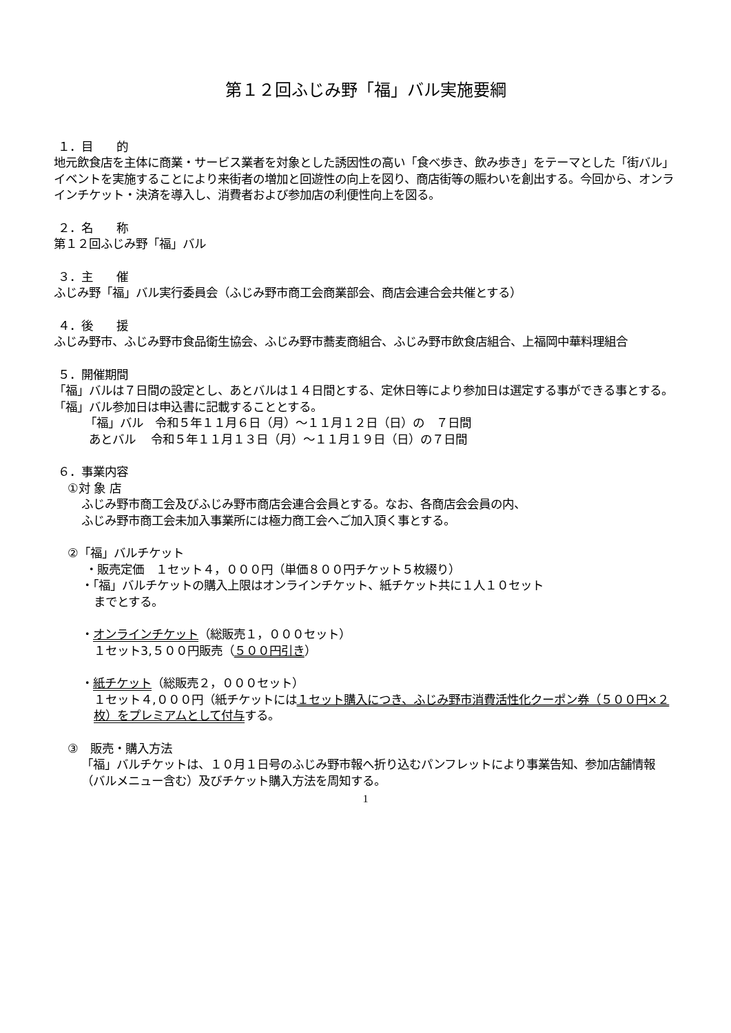第１２回ふじみ野「福」バル実施要綱
１．目　　的
地元飲食店を主体に商業・サービス業者を対象とした誘因性の高い「食べ歩き、飲み歩き」をテーマとした「街バル」イベントを実施することにより来街者の増加と回遊性の向上を図り、商店街等の賑わいを創出する。今回から、オンラインチケット・決済を導入し、消費者および参加店の利便性向上を図る。
２．名　　称
第１２回ふじみ野「福」バル
３．主　　催
ふじみ野「福」バル実行委員会（ふじみ野市商工会商業部会、商店会連合会共催とする）
４．後　　援
ふじみ野市、ふじみ野市食品衛生協会、ふじみ野市蕎麦商組合、ふじみ野市飲食店組合、上福岡中華料理組合
５．開催期間
「福」バルは７日間の設定とし、あとバルは１４日間とする、定休日等により参加日は選定する事ができる事とする。「福」バル参加日は申込書に記載することとする。
「福」バル　令和５年１１月６日（月）～１１月１２日（日）の　７日間
あとバル　 令和５年１１月１３日（月）～１１月１９日（日）の７日間
６．事業内容
①対 象 店
ふじみ野市商工会及びふじみ野市商店会連合会員とする。なお、各商店会会員の内、
ふじみ野市商工会未加入事業所には極力商工会へご加入頂く事とする。
②「福」バルチケット
・販売定価　１セット４，０００円（単価８００円チケット５枚綴り）
・「福」バルチケットの購入上限はオンラインチケット、紙チケット共に１人１０セット
までとする。
・オンラインチケット（総販売１，０００セット）
１セット3,５００円販売（５００円引き）
・紙チケット（総販売２，０００セット）
１セット４,０００円（紙チケットには１セット購入につき、ふじみ野市消費活性化クーポン券（５００円×２枚）をプレミアムとして付与する。
③　販売・購入方法
「福」バルチケットは、１０月１日号のふじみ野市報へ折り込むパンフレットにより事業告知、参加店舗情報（バルメニュー含む）及びチケット購入方法を周知する。
1